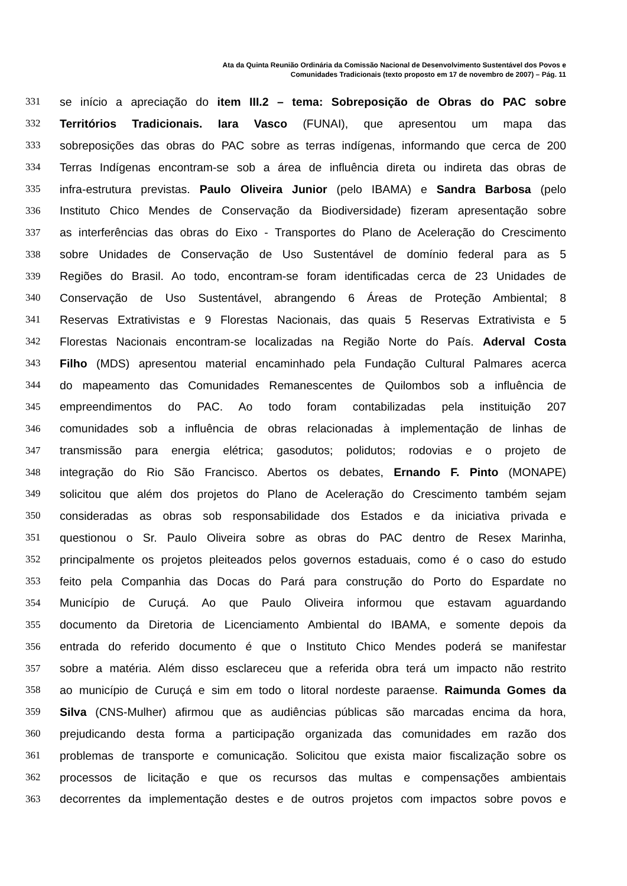Ata da Quinta Reunião Ordinária da Comissão Nacional de Desenvolvimento Sustentável dos Povos e
Comunidades Tradicionais (texto proposto em 17 de novembro de 2007) – Pág. 11
331 se início a apreciação do item III.2 – tema: Sobreposição de Obras do PAC sobre
332 Territórios Tradicionais. Iara Vasco (FUNAI), que apresentou um mapa das
333 sobreposições das obras do PAC sobre as terras indígenas, informando que cerca de 200
334 Terras Indígenas encontram-se sob a área de influência direta ou indireta das obras de
335 infra-estrutura previstas. Paulo Oliveira Junior (pelo IBAMA) e Sandra Barbosa (pelo
336 Instituto Chico Mendes de Conservação da Biodiversidade) fizeram apresentação sobre
337 as interferências das obras do Eixo - Transportes do Plano de Aceleração do Crescimento
338 sobre Unidades de Conservação de Uso Sustentável de domínio federal para as 5
339 Regiões do Brasil. Ao todo, encontram-se foram identificadas cerca de 23 Unidades de
340 Conservação de Uso Sustentável, abrangendo 6 Áreas de Proteção Ambiental; 8
341 Reservas Extrativistas e 9 Florestas Nacionais, das quais 5 Reservas Extrativista e 5
342 Florestas Nacionais encontram-se localizadas na Região Norte do País. Aderval Costa
343 Filho (MDS) apresentou material encaminhado pela Fundação Cultural Palmares acerca
344 do mapeamento das Comunidades Remanescentes de Quilombos sob a influência de
345 empreendimentos do PAC. Ao todo foram contabilizadas pela instituição 207
346 comunidades sob a influência de obras relacionadas à implementação de linhas de
347 transmissão para energia elétrica; gasodutos; polidutos; rodovias e o projeto de
348 integração do Rio São Francisco. Abertos os debates, Ernando F. Pinto (MONAPE)
349 solicitou que além dos projetos do Plano de Aceleração do Crescimento também sejam
350 consideradas as obras sob responsabilidade dos Estados e da iniciativa privada e
351 questionou o Sr. Paulo Oliveira sobre as obras do PAC dentro de Resex Marinha,
352 principalmente os projetos pleiteados pelos governos estaduais, como é o caso do estudo
353 feito pela Companhia das Docas do Pará para construção do Porto do Espardate no
354 Município de Curuçá. Ao que Paulo Oliveira informou que estavam aguardando
355 documento da Diretoria de Licenciamento Ambiental do IBAMA, e somente depois da
356 entrada do referido documento é que o Instituto Chico Mendes poderá se manifestar
357 sobre a matéria. Além disso esclareceu que a referida obra terá um impacto não restrito
358 ao município de Curuçá e sim em todo o litoral nordeste paraense. Raimunda Gomes da
359 Silva (CNS-Mulher) afirmou que as audiências públicas são marcadas encima da hora,
360 prejudicando desta forma a participação organizada das comunidades em razão dos
361 problemas de transporte e comunicação. Solicitou que exista maior fiscalização sobre os
362 processos de licitação e que os recursos das multas e compensações ambientais
363 decorrentes da implementação destes e de outros projetos com impactos sobre povos e